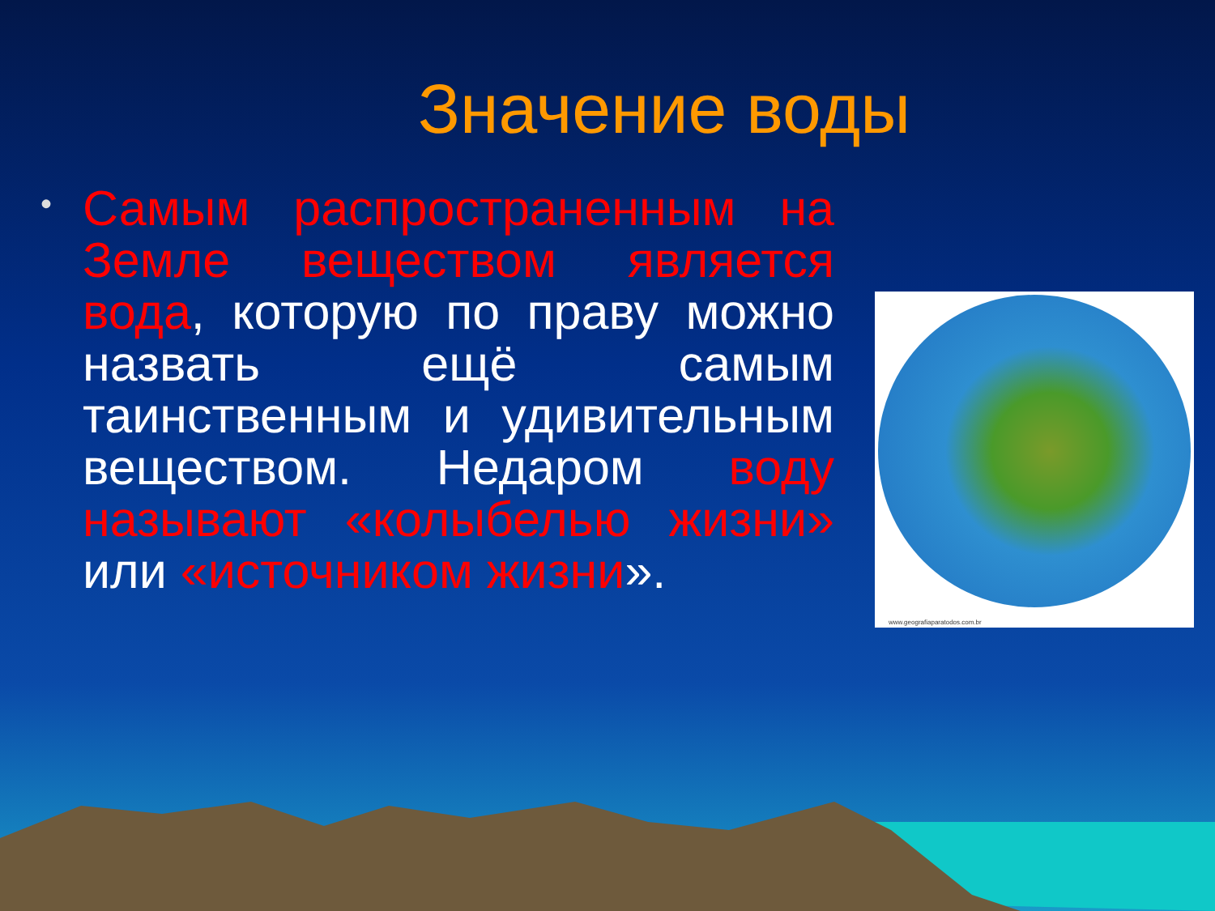Значение воды
•
Самым распространенным на Земле веществом является вода, которую по праву можно назвать ещё самым таинственным и удивительным веществом. Недаром воду называют «колыбелью жизни» или «источником жизни».
www.geografiaparatodos.com.br